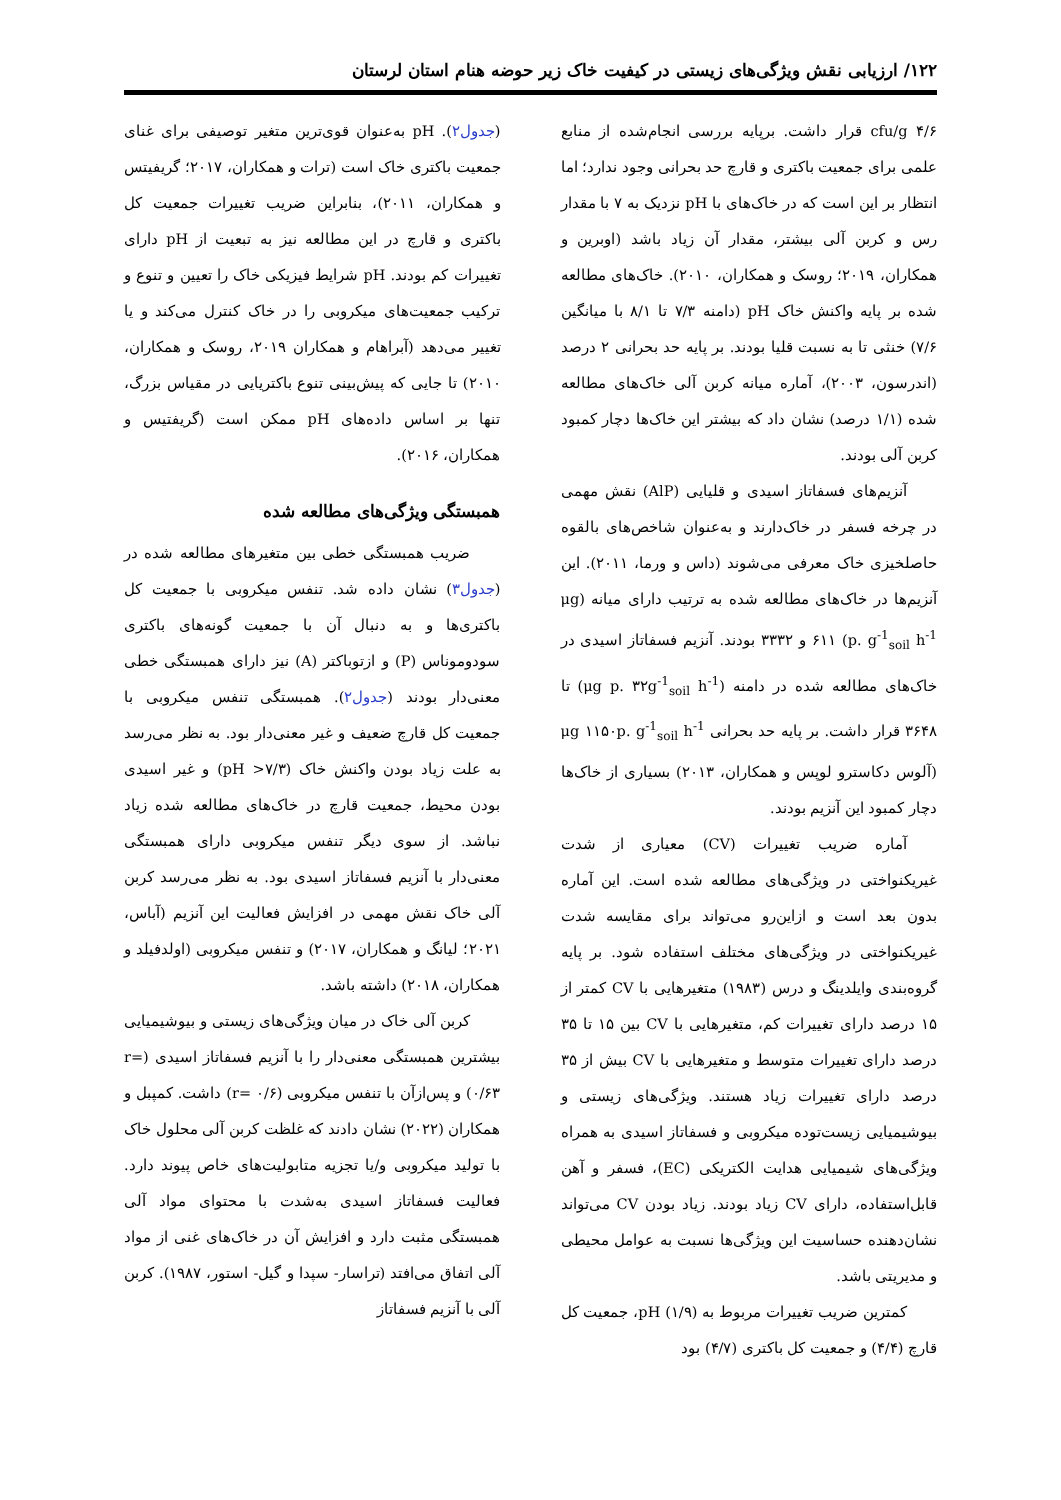۱۲۲/ ارزیابی نقش ویژگی‌های زیستی در کیفیت خاک زیر حوضه هنام استان لرستان
cfu/g ۴/۶ قرار داشت. برپایه بررسی انجام‌شده از منابع علمی برای جمعیت باکتری و قارچ حد بحرانی وجود ندارد؛ اما انتظار بر این است که در خاک‌های با pH نزدیک به ۷ با مقدار رس و کربن آلی بیشتر، مقدار آن زیاد باشد (اوبرین و همکاران، ۲۰۱۹؛ روسک و همکاران، ۲۰۱۰). خاک‌های مطالعه شده بر پایه واکنش خاک pH (دامنه ۷/۳ تا ۸/۱ با میانگین ۷/۶) خنثی تا به نسبت قلیا بودند. بر پایه حد بحرانی ۲ درصد (اندرسون، ۲۰۰۳)، آماره میانه کربن آلی خاک‌های مطالعه شده (۱/۱ درصد) نشان داد که بیشتر این خاک‌ها دچار کمبود کربن آلی بودند.
آنزیم‌های فسفاتاز اسیدی و قلیایی (AlP) نقش مهمی در چرخه فسفر در خاک‌دارند و به‌عنوان شاخص‌های بالقوه حاصلخیزی خاک معرفی می‌شوند (داس و ورما، ۲۰۱۱). این آنزیم‌ها در خاک‌های مطالعه شده به ترتیب دارای میانه (μg p. g<sup>-1</sup><sub>soil</sub> h<sup>-1</sup>) ۶۱۱ و ۳۳۳۲ بودند. آنزیم فسفاتاز اسیدی در خاک‌های مطالعه شده در دامنه (μg p. ۳۲g<sup>-1</sup><sub>soil</sub> h<sup>-1</sup>) تا ۳۶۴۸ قرار داشت. بر پایه حد بحرانی μg ۱۱۵۰p. g<sup>-1</sup><sub>soil</sub> h<sup>-1</sup> (آلوس دکاسترو لوپس و همکاران، ۲۰۱۳) بسیاری از خاک‌ها دچار کمبود این آنزیم بودند.
آماره ضریب تغییرات (CV) معیاری از شدت غیریکنواختی در ویژگی‌های مطالعه شده است. این آماره بدون بعد است و ازاین‌رو می‌تواند برای مقایسه شدت غیریکنواختی در ویژگی‌های مختلف استفاده شود. بر پایه گروه‌بندی وایلدینگ و درس (۱۹۸۳) متغیرهایی با CV کمتر از ۱۵ درصد دارای تغییرات کم، متغیرهایی با CV بین ۱۵ تا ۳۵ درصد دارای تغییرات متوسط و متغیرهایی با CV بیش از ۳۵ درصد دارای تغییرات زیاد هستند. ویژگی‌های زیستی و بیوشیمیایی زیست‌توده میکروبی و فسفاتاز اسیدی به همراه ویژگی‌های شیمیایی هدایت الکتریکی (EC)، فسفر و آهن قابل‌استفاده، دارای CV زیاد بودند. زیاد بودن CV می‌تواند نشان‌دهنده حساسیت این ویژگی‌ها نسبت به عوامل محیطی و مدیریتی باشد.
کمترین ضریب تغییرات مربوط به pH (۱/۹)، جمعیت کل قارچ (۴/۴) و جمعیت کل باکتری (۴/۷) بود
(جدول۲). pH به‌عنوان قوی‌ترین متغیر توصیفی برای غنای جمعیت باکتری خاک است (ترات و همکاران، ۲۰۱۷؛ گریفیتس و همکاران، ۲۰۱۱)، بنابراین ضریب تغییرات جمعیت کل باکتری و قارچ در این مطالعه نیز به تبعیت از pH دارای تغییرات کم بودند. pH شرایط فیزیکی خاک را تعیین و تنوع و ترکیب جمعیت‌های میکروبی را در خاک کنترل می‌کند و یا تغییر می‌دهد (آبراهام و همکاران ۲۰۱۹، روسک و همکاران، ۲۰۱۰) تا جایی که پیش‌بینی تنوع باکتریایی در مقیاس بزرگ، تنها بر اساس داده‌های pH ممکن است (گریفتیس و همکاران، ۲۰۱۶).
همبستگی ویژگی‌های مطالعه شده
ضریب همبستگی خطی بین متغیرهای مطالعه شده در (جدول۳) نشان داده شد. تنفس میکروبی با جمعیت کل باکتری‌ها و به دنبال آن با جمعیت گونه‌های باکتری سودوموناس (P) و ازتوباکتر (A) نیز دارای همبستگی خطی معنی‌دار بودند (جدول۲). همبستگی تنفس میکروبی با جمعیت کل قارچ ضعیف و غیر معنی‌دار بود. به نظر می‌رسد به علت زیاد بودن واکنش خاک (pH >۷/۳) و غیر اسیدی بودن محیط، جمعیت قارچ در خاک‌های مطالعه شده زیاد نباشد. از سوی دیگر تنفس میکروبی دارای همبستگی معنی‌دار با آنزیم فسفاتاز اسیدی بود. به نظر می‌رسد کربن آلی خاک نقش مهمی در افزایش فعالیت این آنزیم (آباس، ۲۰۲۱؛ لیانگ و همکاران، ۲۰۱۷) و تنفس میکروبی (اولدفیلد و همکاران، ۲۰۱۸) داشته باشد.
کربن آلی خاک در میان ویژگی‌های زیستی و بیوشیمیایی بیشترین همبستگی معنی‌دار را با آنزیم فسفاتاز اسیدی (r= ۰/۶۳) و پس‌ازآن با تنفس میکروبی (r= ۰/۶) داشت. کمپبل و همکاران (۲۰۲۲) نشان دادند که غلظت کربن آلی محلول خاک با تولید میکروبی و/یا تجزیه متابولیت‌های خاص پیوند دارد. فعالیت فسفاتاز اسیدی به‌شدت با محتوای مواد آلی همبستگی مثبت دارد و افزایش آن در خاک‌های غنی از مواد آلی اتفاق می‌افتد (تراسار- سپدا و گیل- استور، ۱۹۸۷). کربن آلی با آنزیم فسفاتاز